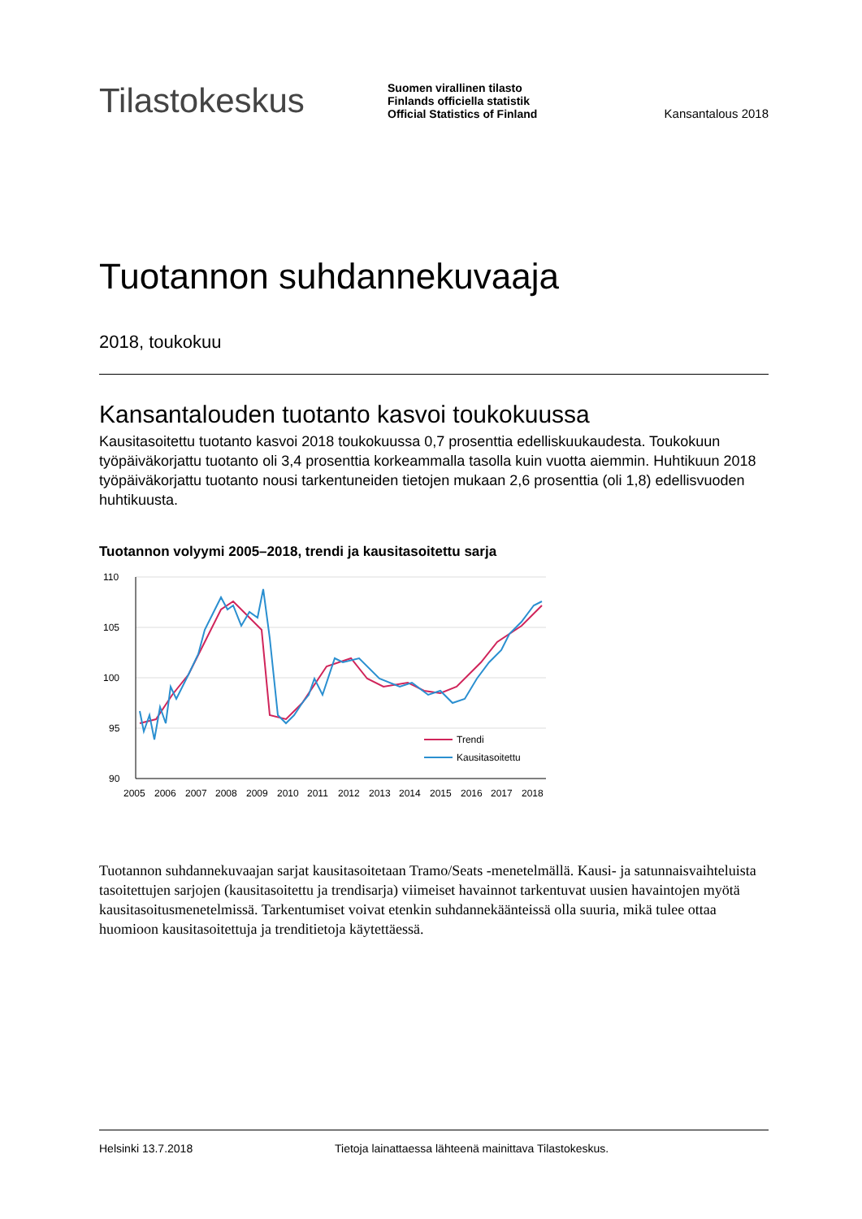Tilastokeskus
Suomen virallinen tilasto
Finlands officiella statistik
Official Statistics of Finland
Kansantalous 2018
Tuotannon suhdannekuvaaja
2018, toukokuu
Kansantalouden tuotanto kasvoi toukokuussa
Kausitasoitettu tuotanto kasvoi 2018 toukokuussa 0,7 prosenttia edelliskuukaudesta. Toukokuun työpäiväkorjattu tuotanto oli 3,4 prosenttia korkeammalla tasolla kuin vuotta aiemmin. Huhtikuun 2018 työpäiväkorjattu tuotanto nousi tarkentuneiden tietojen mukaan 2,6 prosenttia (oli 1,8) edellisvuoden huhtikuusta.
Tuotannon volyymi 2005–2018, trendi ja kausitasoitettu sarja
110
105
100
95
90
2005
2006
2007
2008
2009
2010
2011
2012
2013
2014
2015
2016
2017
2018
Trendi
Kausitasoitettu
Tuotannon suhdannekuvaajan sarjat kausitasoitetaan Tramo/Seats -menetelmällä. Kausi- ja satunnaisvaihteluista tasoitettujen sarjojen (kausitasoitettu ja trendisarja) viimeiset havainnot tarkentuvat uusien havaintojen myötä kausitasoitusmenetelmissä. Tarkentumiset voivat etenkin suhdannekäänteissä olla suuria, mikä tulee ottaa huomioon kausitasoitettuja ja trenditietoja käytettäessä.
Helsinki 13.7.2018 Tietoja lainattaessa lähteenä mainittava Tilastokeskus.